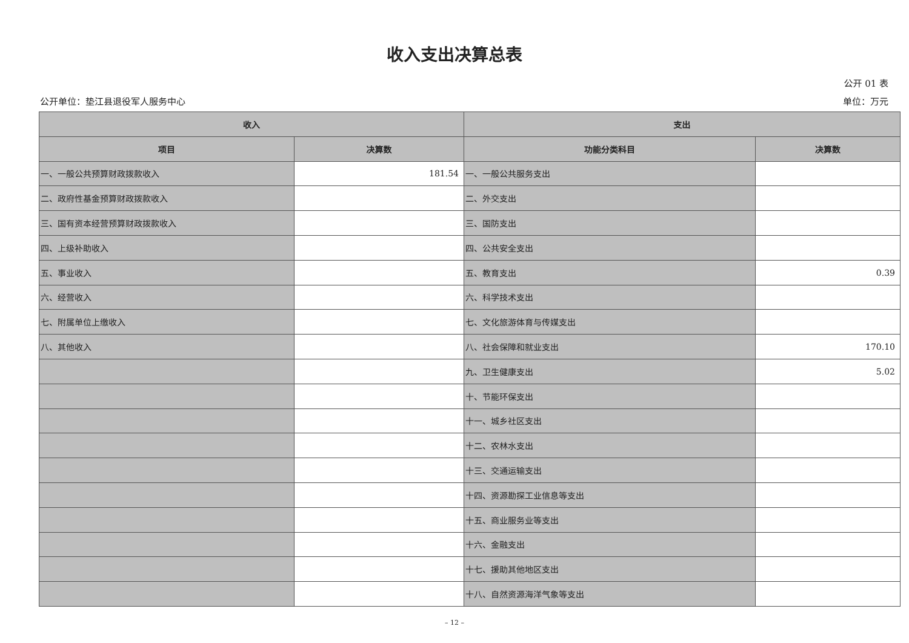收入支出决算总表
公开 01 表
公开单位：垫江县退役军人服务中心 单位：万元
| 收入 | | 支出 | |
| --- | --- | --- | --- |
| 项目 | 决算数 | 功能分类科目 | 决算数 |
| 一、一般公共预算财政拨款收入 | 181.54 | 一、一般公共服务支出 | |
| 二、政府性基金预算财政拨款收入 | | 二、外交支出 | |
| 三、国有资本经营预算财政拨款收入 | | 三、国防支出 | |
| 四、上级补助收入 | | 四、公共安全支出 | |
| 五、事业收入 | | 五、教育支出 | 0.39 |
| 六、经营收入 | | 六、科学技术支出 | |
| 七、附属单位上缴收入 | | 七、文化旅游体育与传媒支出 | |
| 八、其他收入 | | 八、社会保障和就业支出 | 170.10 |
| | | 九、卫生健康支出 | 5.02 |
| | | 十、节能环保支出 | |
| | | 十一、城乡社区支出 | |
| | | 十二、农林水支出 | |
| | | 十三、交通运输支出 | |
| | | 十四、资源勘探工业信息等支出 | |
| | | 十五、商业服务业等支出 | |
| | | 十六、金融支出 | |
| | | 十七、援助其他地区支出 | |
| | | 十八、自然资源海洋气象等支出 | |
– 12 –